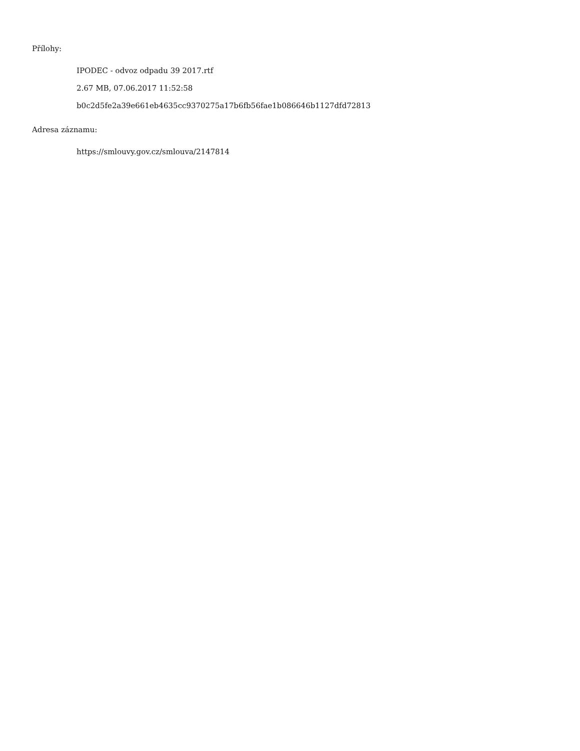Přílohy:
IPODEC - odvoz odpadu 39 2017.rtf
2.67 MB, 07.06.2017 11:52:58
b0c2d5fe2a39e661eb4635cc9370275a17b6fb56fae1b086646b1127dfd72813
Adresa záznamu:
https://smlouvy.gov.cz/smlouva/2147814